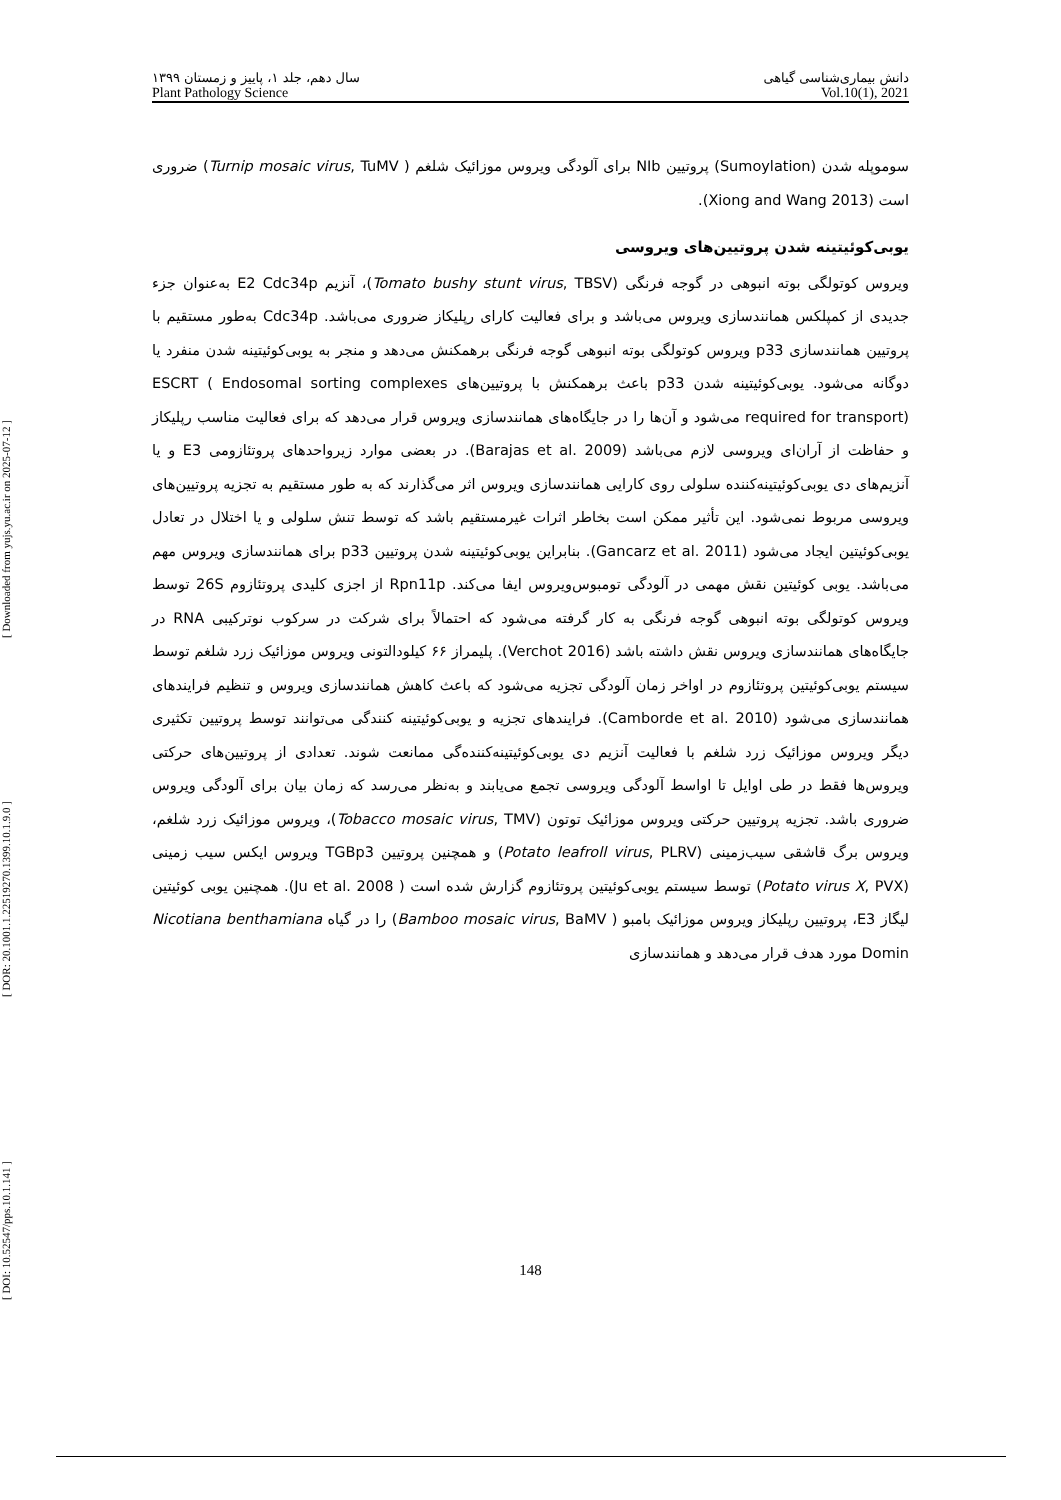[ DOI: 10.52547/pps.10.1.141 ] [ DOR: 20.1001.1.22519270.1399.10.1.9.0 ] [ Downloaded from yujs.yu.ac.ir on 2025-07-12 ]
دانش بیماری‌شناسی گیاهی سال دهم، جلد ۱، پاییز و زمستان ۱۳۹۹
Plant Pathology Science Vol.10(1), 2021
سوموپله شدن (Sumoylation) پروتیین NIb برای آلودگی ویروس موزائیک شلغم ( Turnip mosaic virus, TuMV) ضروری است (Xiong and Wang 2013).
یوبی‌کوئیتینه شدن پروتیین‌های ویروسی
ویروس کوتولگی بوته انبوهی در گوجه فرنگی (Tomato bushy stunt virus, TBSV)، آنزیم E2 Cdc34p به‌عنوان جزء جدیدی از کمپلکس همانندسازی ویروس می‌باشد و برای فعالیت کارای رپلیکاز ضروری می‌باشد. Cdc34p به‌طور مستقیم با پروتیین همانندسازی p33 ویروس کوتولگی بوته انبوهی گوجه فرنگی برهمکنش می‌دهد و منجر به یوبی‌کوئیتینه شدن منفرد یا دوگانه می‌شود. یوبی‌کوئیتینه شدن p33 باعث برهمکنش با پروتیین‌های ESCRT ( Endosomal sorting complexes required for transport) می‌شود و آن‌ها را در جایگاه‌های همانندسازی ویروس قرار می‌دهد که برای فعالیت مناسب رپلیکاز و حفاظت از آران‌ای ویروسی لازم می‌باشد (Barajas et al. 2009). در بعضی موارد زیرواحدهای پروتئازومی E3 و یا آنزیم‌های دی یوبی‌کوئیتینه‌کننده سلولی روی کارایی همانندسازی ویروس اثر می‌گذارند که به طور مستقیم به تجزیه پروتیین‌های ویروسی مربوط نمی‌شود. این تأثیر ممکن است بخاطر اثرات غیرمستقیم باشد که توسط تنش سلولی و یا اختلال در تعادل یوبی‌کوئیتین ایجاد می‌شود (Gancarz et al. 2011). بنابراین یوبی‌کوئیتینه شدن پروتیین p33 برای همانندسازی ویروس مهم می‌باشد. یوبی کوئیتین نقش مهمی در آلودگی تومبوس‌ویروس ایفا می‌کند. Rpn11p از اجزی کلیدی پروتئازوم 26S توسط ویروس کوتولگی بوته انبوهی گوجه فرنگی به کار گرفته می‌شود که احتمالاً برای شرکت در سرکوب نوترکیبی RNA در جایگاه‌های همانندسازی ویروس نقش داشته باشد (Verchot 2016). پلیمراز ۶۶ کیلودالتونی ویروس موزائیک زرد شلغم توسط سیستم یوبی‌کوئیتین پروتئازوم در اواخر زمان آلودگی تجزیه می‌شود که باعث کاهش همانندسازی ویروس و تنظیم فرایندهای همانندسازی می‌شود (Camborde et al. 2010). فرایندهای تجزیه و یوبی‌کوئیتینه کنندگی می‌توانند توسط پروتیین تکثیری دیگر ویروس موزائیک زرد شلغم با فعالیت آنزیم دی یوبی‌کوئیتینه‌کننده‌گی ممانعت شوند. تعدادی از پروتیین‌های حرکتی ویروس‌ها فقط در طی اوایل تا اواسط آلودگی ویروسی تجمع می‌یابند و به‌نظر می‌رسد که زمان بیان برای آلودگی ویروس ضروری باشد. تجزیه پروتیین حرکتی ویروس موزائیک توتون (Tobacco mosaic virus, TMV)، ویروس موزائیک زرد شلغم، ویروس برگ قاشقی سیب‌زمینی (Potato leafroll virus, PLRV) و همچنین پروتیین TGBp3 ویروس ایکس سیب زمینی (Potato virus X, PVX) توسط سیستم یوبی‌کوئیتین پروتئازوم گزارش شده است ( Ju et al. 2008). همچنین یوبی کوئیتین لیگاز E3، پروتیین رپلیکاز ویروس موزائیک بامبو ( Bamboo mosaic virus, BaMV) را در گیاه Nicotiana benthamiana Domin مورد هدف قرار می‌دهد و همانندسازی
148